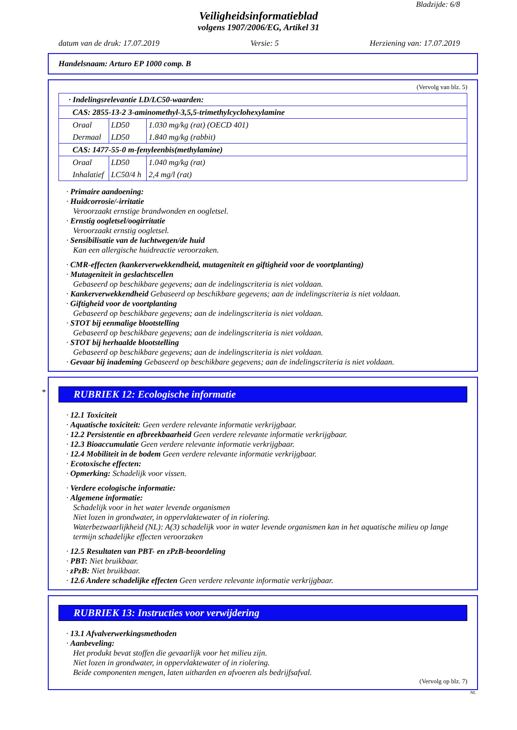Bladzijde: 6/8
Veiligheidsinformatieblad
volgens 1907/2006/EG, Artikel 31
datum van de druk: 17.07.2019 Versie: 5 Herziening van: 17.07.2019
Handelsnaam: Arturo EP 1000 comp. B
(Vervolg van blz. 5)
| · Indelingsrelevantie LD/LC50-waarden: | | |
| CAS: 2855-13-2 3-aminomethyl-3,5,5-trimethylcyclohexylamine | | |
| Oraal Dermaal | LD50 LD50 | 1.030 mg/kg (rat) (OECD 401) 1.840 mg/kg (rabbit) |
| CAS: 1477-55-0 m-fenyleenbis(methylamine) | | |
| Oraal Inhalatief | LD50 LC50/4 h | 1.040 mg/kg (rat) 2,4 mg/l (rat) |
· Primaire aandoening:
· Huidcorrosie/-irritatie
Veroorzaakt ernstige brandwonden en oogletsel.
· Ernstig oogletsel/oogirritatie
Veroorzaakt ernstig oogletsel.
· Sensibilisatie van de luchtwegen/de huid
Kan een allergische huidreactie veroorzaken.
· CMR-effecten (kankerverwekkendheid, mutageniteit en giftigheid voor de voortplanting)
· Mutageniteit in geslachtscellen
Gebaseerd op beschikbare gegevens; aan de indelingscriteria is niet voldaan.
· Kankerverwekkendheid Gebaseerd op beschikbare gegevens; aan de indelingscriteria is niet voldaan.
· Giftigheid voor de voortplanting
Gebaseerd op beschikbare gegevens; aan de indelingscriteria is niet voldaan.
· STOT bij eenmalige blootstelling
Gebaseerd op beschikbare gegevens; aan de indelingscriteria is niet voldaan.
· STOT bij herhaalde blootstelling
Gebaseerd op beschikbare gegevens; aan de indelingscriteria is niet voldaan.
· Gevaar bij inademing Gebaseerd op beschikbare gegevens; aan de indelingscriteria is niet voldaan.
*
RUBRIEK 12: Ecologische informatie
· 12.1 Toxiciteit
· Aquatische toxiciteit: Geen verdere relevante informatie verkrijgbaar.
· 12.2 Persistentie en afbreekbaarheid Geen verdere relevante informatie verkrijgbaar.
· 12.3 Bioaccumulatie Geen verdere relevante informatie verkrijgbaar.
· 12.4 Mobiliteit in de bodem Geen verdere relevante informatie verkrijgbaar.
· Ecotoxische effecten:
· Opmerking: Schadelijk voor vissen.
· Verdere ecologische informatie:
· Algemene informatie:
Schadelijk voor in het water levende organismen
Niet lozen in grondwater, in oppervlaktewater of in riolering.
Waterbezwaarlijkheid (NL): A(3) schadelijk voor in water levende organismen kan in het aquatische milieu op lange termijn schadelijke effecten veroorzaken
· 12.5 Resultaten van PBT- en zPzB-beoordeling
· PBT: Niet bruikbaar.
· zPzB: Niet bruikbaar.
· 12.6 Andere schadelijke effecten Geen verdere relevante informatie verkrijgbaar.
RUBRIEK 13: Instructies voor verwijdering
· 13.1 Afvalverwerkingsmethoden
· Aanbeveling:
Het produkt bevat stoffen die gevaarlijk voor het milieu zijn.
Niet lozen in grondwater, in oppervlaktewater of in riolering.
Beide componenten mengen, laten uitharden en afvoeren als bedrijfsafval.
(Vervolg op blz. 7)
NL